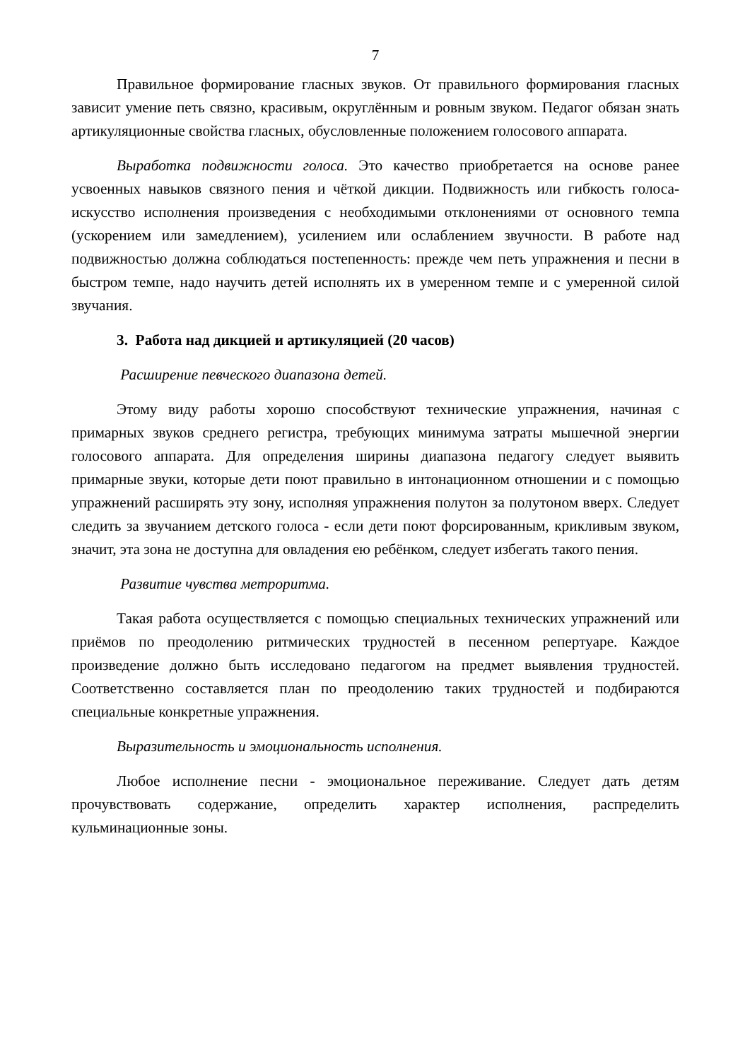7
Правильное формирование гласных звуков. От правильного формирования гласных зависит умение петь связно, красивым, округлённым и ровным звуком. Педагог обязан знать артикуляционные свойства гласных, обусловленные положением голосового аппарата.
Выработка подвижности голоса. Это качество приобретается на основе ранее усвоенных навыков связного пения и чёткой дикции. Подвижность или гибкость голоса- искусство исполнения произведения с необходимыми отклонениями от основного темпа (ускорением или замедлением), усилением или ослаблением звучности. В работе над подвижностью должна соблюдаться постепенность: прежде чем петь упражнения и песни в быстром темпе, надо научить детей исполнять их в умеренном темпе и с умеренной силой звучания.
3. Работа над дикцией и артикуляцией (20 часов)
Расширение певческого диапазона детей.
Этому виду работы хорошо способствуют технические упражнения, начиная с примарных звуков среднего регистра, требующих минимума затраты мышечной энергии голосового аппарата. Для определения ширины диапазона педагогу следует выявить примарные звуки, которые дети поют правильно в интонационном отношении и с помощью упражнений расширять эту зону, исполняя упражнения полутон за полутоном вверх. Следует следить за звучанием детского голоса - если дети поют форсированным, крикливым звуком, значит, эта зона не доступна для овладения ею ребёнком, следует избегать такого пения.
Развитие чувства метроритма.
Такая работа осуществляется с помощью специальных технических упражнений или приёмов по преодолению ритмических трудностей в песенном репертуаре. Каждое произведение должно быть исследовано педагогом на предмет выявления трудностей. Соответственно составляется план по преодолению таких трудностей и подбираются специальные конкретные упражнения.
Выразительность и эмоциональность исполнения.
Любое исполнение песни - эмоциональное переживание. Следует дать детям прочувствовать содержание, определить характер исполнения, распределить кульминационные зоны.